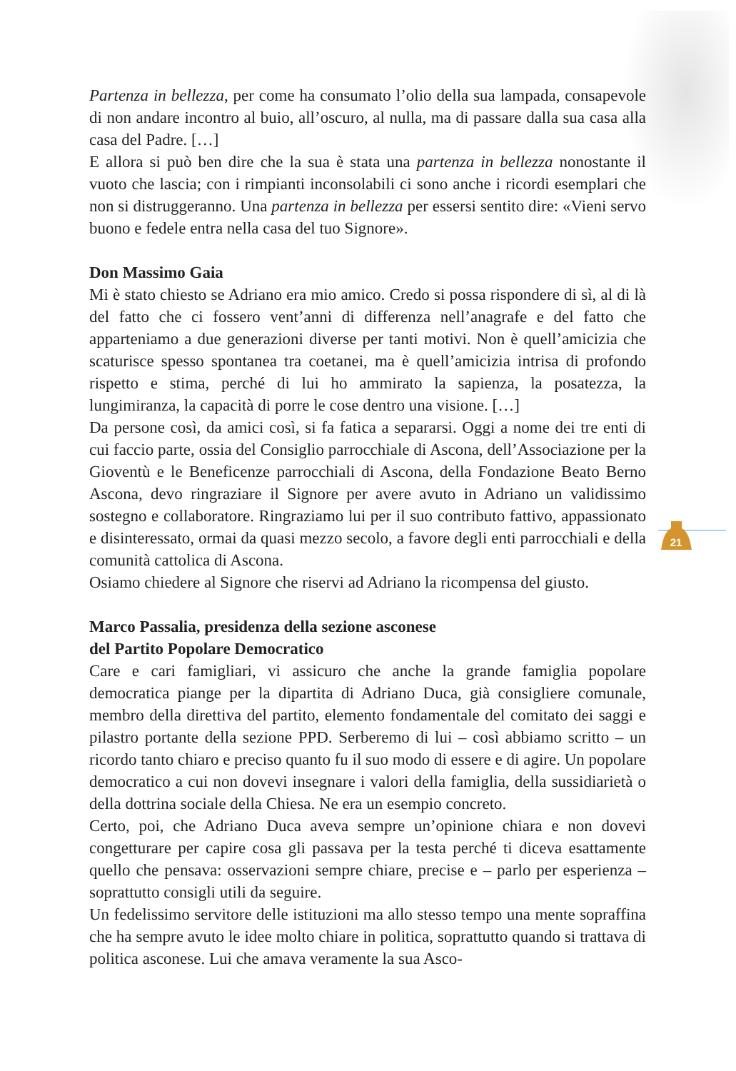21
Partenza in bellezza, per come ha consumato l’olio della sua lampada, consapevole di non andare incontro al buio, all’oscuro, al nulla, ma di passare dalla sua casa alla casa del Padre. […]
E allora si può ben dire che la sua è stata una partenza in bellezza nonostante il vuoto che lascia; con i rimpianti inconsolabili ci sono anche i ricordi esemplari che non si distruggeranno. Una partenza in bellezza per essersi sentito dire: «Vieni servo buono e fedele entra nella casa del tuo Signore».
Don Massimo Gaia
Mi è stato chiesto se Adriano era mio amico. Credo si possa rispondere di sì, al di là del fatto che ci fossero vent’anni di differenza nell’anagrafe e del fatto che apparteniamo a due generazioni diverse per tanti motivi. Non è quell’amicizia che scaturisce spesso spontanea tra coetanei, ma è quell’amicizia intrisa di profondo rispetto e stima, perché di lui ho ammirato la sapienza, la posatezza, la lungimiranza, la capacità di porre le cose dentro una visione. […]
Da persone così, da amici così, si fa fatica a separarsi. Oggi a nome dei tre enti di cui faccio parte, ossia del Consiglio parrocchiale di Ascona, dell’Associazione per la Gioventù e le Beneficenze parrocchiali di Ascona, della Fondazione Beato Berno Ascona, devo ringraziare il Signore per avere avuto in Adriano un validissimo sostegno e collaboratore. Ringraziamo lui per il suo contributo fattivo, appassionato e disinteressato, ormai da quasi mezzo secolo, a favore degli enti parrocchiali e della comunità cattolica di Ascona.
Osiamo chiedere al Signore che riservi ad Adriano la ricompensa del giusto.
Marco Passalia, presidenza della sezione asconese
del Partito Popolare Democratico
Care e cari famigliari, vi assicuro che anche la grande famiglia popolare democratica piange per la dipartita di Adriano Duca, già consigliere comunale, membro della direttiva del partito, elemento fondamentale del comitato dei saggi e pilastro portante della sezione PPD. Serberemo di lui – così abbiamo scritto – un ricordo tanto chiaro e preciso quanto fu il suo modo di essere e di agire. Un popolare democratico a cui non dovevi insegnare i valori della famiglia, della sussidiarietà o della dottrina sociale della Chiesa. Ne era un esempio concreto.
Certo, poi, che Adriano Duca aveva sempre un’opinione chiara e non dovevi congetturare per capire cosa gli passava per la testa perché ti diceva esattamente quello che pensava: osservazioni sempre chiare, precise e – parlo per esperienza – soprattutto consigli utili da seguire.
Un fedelissimo servitore delle istituzioni ma allo stesso tempo una mente sopraffina che ha sempre avuto le idee molto chiare in politica, soprattutto quando si trattava di politica asconese. Lui che amava veramente la sua Asco-